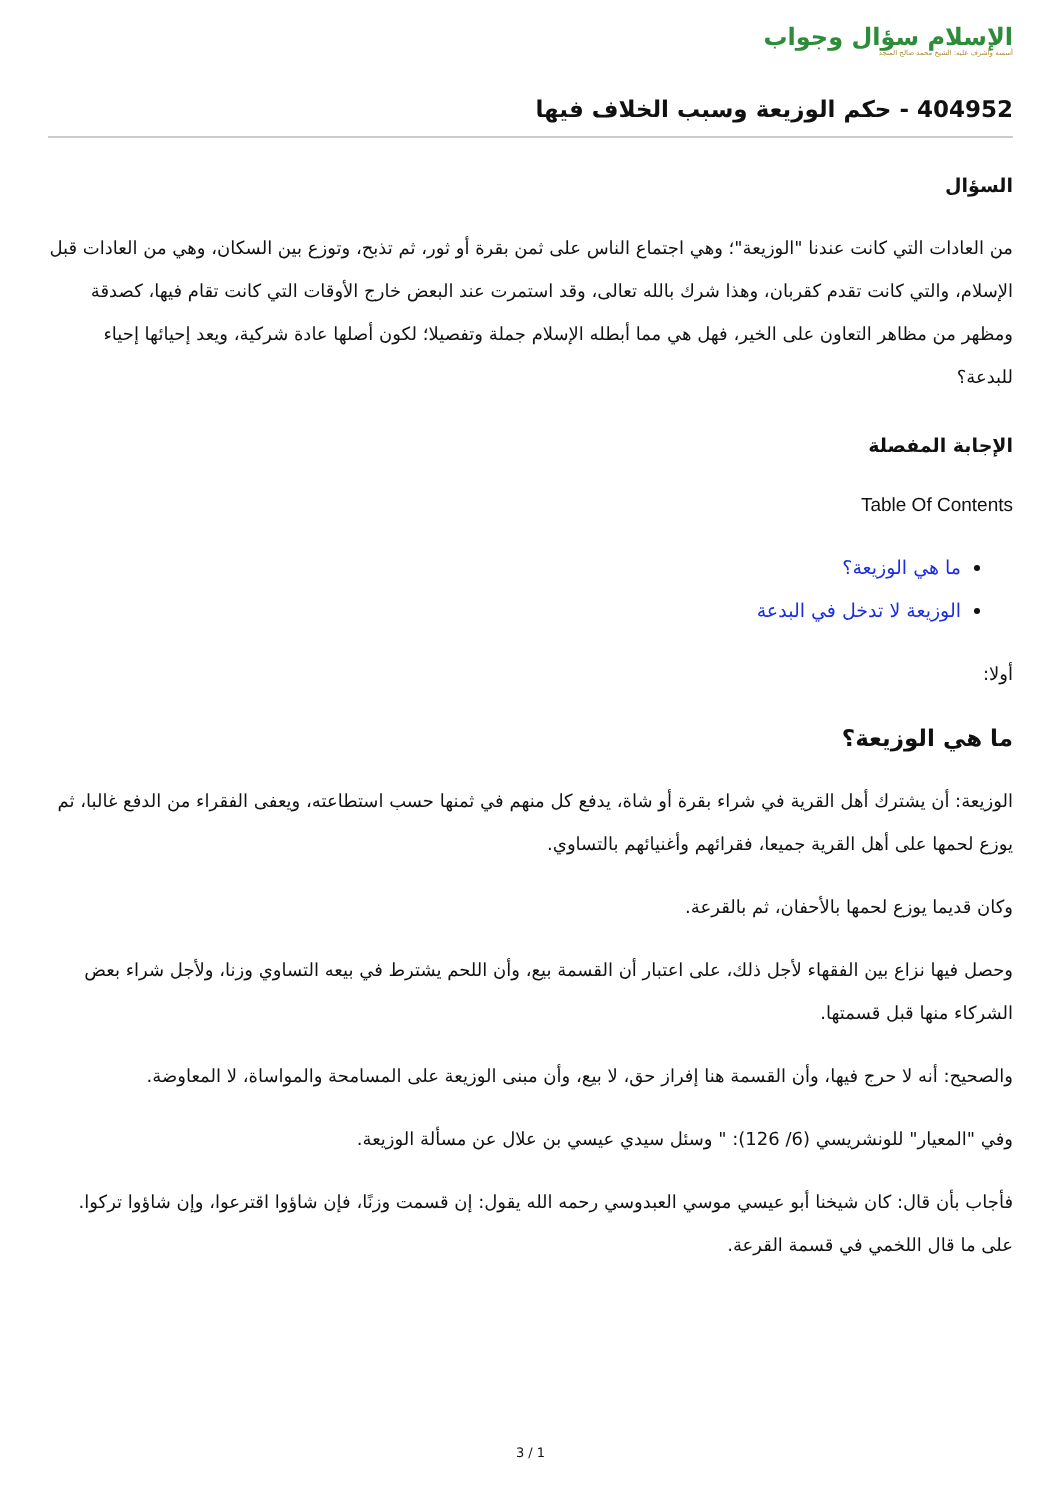الإسلام سؤال وجواب
أسسه وأشرف عليه: الشيخ محمد صالح المنجد
404952 - حكم الوزيعة وسبب الخلاف فيها
السؤال
من العادات التي كانت عندنا "الوزيعة"؛ وهي اجتماع الناس على ثمن بقرة أو ثور، ثم تذبح، وتوزع بين السكان، وهي من العادات قبل الإسلام، والتي كانت تقدم كقربان، وهذا شرك بالله تعالى، وقد استمرت عند البعض خارج الأوقات التي كانت تقام فيها، كصدقة ومظهر من مظاهر التعاون على الخير، فهل هي مما أبطله الإسلام جملة وتفصيلا؛ لكون أصلها عادة شركية، ويعد إحيائها إحياء للبدعة؟
الإجابة المفصلة
Table Of Contents
ما هي الوزيعة؟
الوزيعة لا تدخل في البدعة
أولا:
ما هي الوزيعة؟
الوزيعة: أن يشترك أهل القرية في شراء بقرة أو شاة، يدفع كل منهم في ثمنها حسب استطاعته، ويعفى الفقراء من الدفع غالبا، ثم يوزع لحمها على أهل القرية جميعا، فقرائهم وأغنيائهم بالتساوي.
وكان قديما يوزع لحمها بالأحفان، ثم بالقرعة.
وحصل فيها نزاع بين الفقهاء لأجل ذلك، على اعتبار أن القسمة بيع، وأن اللحم يشترط في بيعه التساوي وزنا، ولأجل شراء بعض الشركاء منها قبل قسمتها.
والصحيح: أنه لا حرج فيها، وأن القسمة هنا إفراز حق، لا بيع، وأن مبنى الوزيعة على المسامحة والمواساة، لا المعاوضة.
وفي "المعيار" للونشريسي (6/ 126): " وسئل سيدي عيسي بن علال عن مسألة الوزيعة.
فأجاب بأن قال: كان شيخنا أبو عيسي موسي العبدوسي رحمه الله يقول: إن قسمت وزنًا، فإن شاؤوا اقترعوا، وإن شاؤوا تركوا. على ما قال اللخمي في قسمة القرعة.
3 / 1